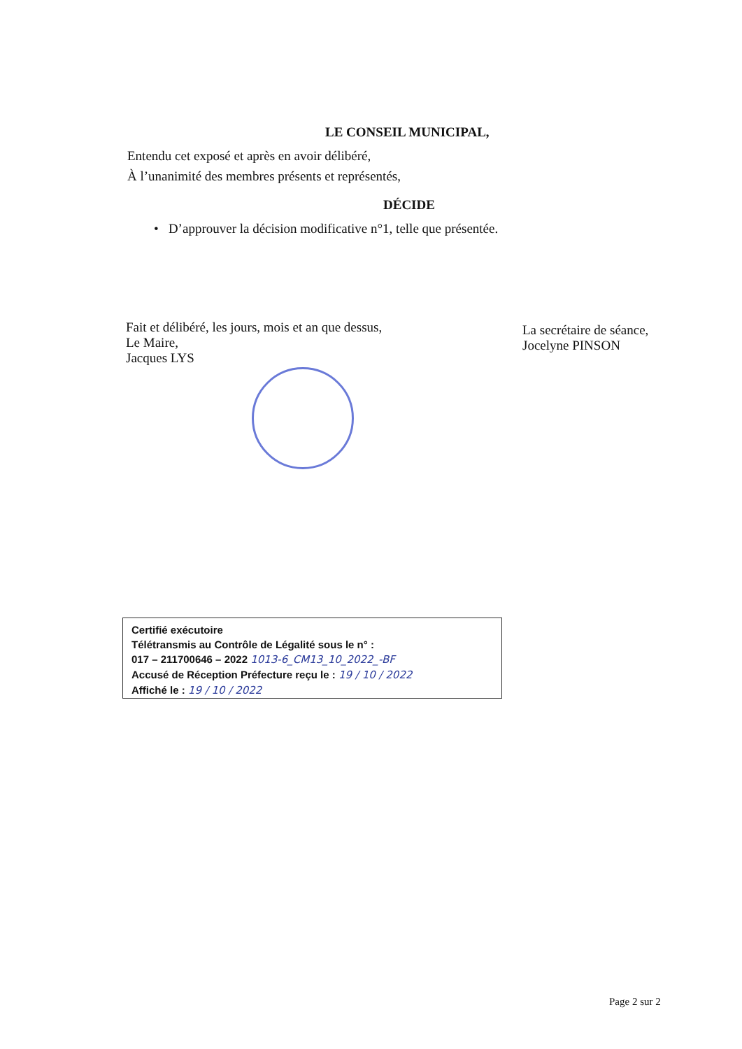LE CONSEIL MUNICIPAL,
Entendu cet exposé et après en avoir délibéré,
À l’unanimité des membres présents et représentés,
DÉCIDE
• D’approuver la décision modificative n°1, telle que présentée.
Fait et délibéré, les jours, mois et an que dessus,
Le Maire,
Jacques LYS
La secrétaire de séance,
Jocelyne PINSON
Certifié exécutoire
Télétransmis au Contrôle de Légalité sous le n° :
017 – 211700646 – 2022 1013-6_CM13_10_2022_-BF
Accusé de Réception Préfecture reçu le : 19 / 10 / 2022
Affiché le : 19 / 10 / 2022
Page 2 sur 2